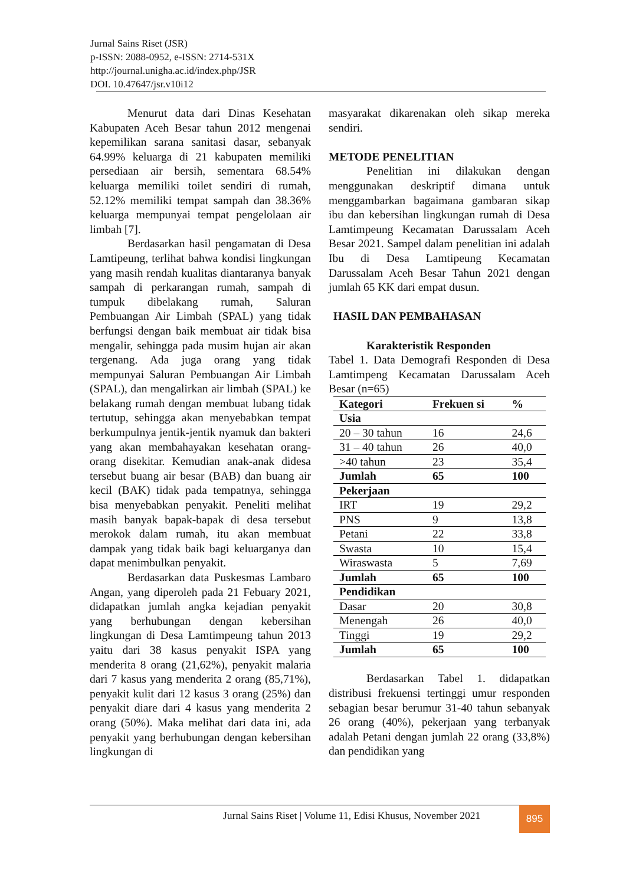Jurnal Sains Riset (JSR)
p-ISSN: 2088-0952, e-ISSN: 2714-531X
http://journal.unigha.ac.id/index.php/JSR
DOI. 10.47647/jsr.v10i12
Menurut data dari Dinas Kesehatan Kabupaten Aceh Besar tahun 2012 mengenai kepemilikan sarana sanitasi dasar, sebanyak 64.99% keluarga di 21 kabupaten memiliki persediaan air bersih, sementara 68.54% keluarga memiliki toilet sendiri di rumah, 52.12% memiliki tempat sampah dan 38.36% keluarga mempunyai tempat pengelolaan air limbah [7].
Berdasarkan hasil pengamatan di Desa Lamtipeung, terlihat bahwa kondisi lingkungan yang masih rendah kualitas diantaranya banyak sampah di perkarangan rumah, sampah di tumpuk dibelakang rumah, Saluran Pembuangan Air Limbah (SPAL) yang tidak berfungsi dengan baik membuat air tidak bisa mengalir, sehingga pada musim hujan air akan tergenang. Ada juga orang yang tidak mempunyai Saluran Pembuangan Air Limbah (SPAL), dan mengalirkan air limbah (SPAL) ke belakang rumah dengan membuat lubang tidak tertutup, sehingga akan menyebabkan tempat berkumpulnya jentik-jentik nyamuk dan bakteri yang akan membahayakan kesehatan orang-orang disekitar. Kemudian anak-anak didesa tersebut buang air besar (BAB) dan buang air kecil (BAK) tidak pada tempatnya, sehingga bisa menyebabkan penyakit. Peneliti melihat masih banyak bapak-bapak di desa tersebut merokok dalam rumah, itu akan membuat dampak yang tidak baik bagi keluarganya dan dapat menimbulkan penyakit.
Berdasarkan data Puskesmas Lambaro Angan, yang diperoleh pada 21 Febuary 2021, didapatkan jumlah angka kejadian penyakit yang berhubungan dengan kebersihan lingkungan di Desa Lamtimpeung tahun 2013 yaitu dari 38 kasus penyakit ISPA yang menderita 8 orang (21,62%), penyakit malaria dari 7 kasus yang menderita 2 orang (85,71%), penyakit kulit dari 12 kasus 3 orang (25%) dan penyakit diare dari 4 kasus yang menderita 2 orang (50%). Maka melihat dari data ini, ada penyakit yang berhubungan dengan kebersihan lingkungan di
masyarakat dikarenakan oleh sikap mereka sendiri.
METODE PENELITIAN
Penelitian ini dilakukan dengan menggunakan deskriptif dimana untuk menggambarkan bagaimana gambaran sikap ibu dan kebersihan lingkungan rumah di Desa Lamtimpeung Kecamatan Darussalam Aceh Besar 2021. Sampel dalam penelitian ini adalah Ibu di Desa Lamtipeung Kecamatan Darussalam Aceh Besar Tahun 2021 dengan jumlah 65 KK dari empat dusun.
HASIL DAN PEMBAHASAN
Karakteristik Responden
Tabel 1. Data Demografi Responden di Desa Lamtimpeng Kecamatan Darussalam Aceh Besar (n=65)
| Kategori | Frekuen si | % |
| --- | --- | --- |
| Usia | | |
| 20 – 30 tahun | 16 | 24,6 |
| 31 – 40 tahun | 26 | 40,0 |
| >40 tahun | 23 | 35,4 |
| Jumlah | 65 | 100 |
| Pekerjaan | | |
| IRT | 19 | 29,2 |
| PNS | 9 | 13,8 |
| Petani | 22 | 33,8 |
| Swasta | 10 | 15,4 |
| Wiraswasta | 5 | 7,69 |
| Jumlah | 65 | 100 |
| Pendidikan | | |
| Dasar | 20 | 30,8 |
| Menengah | 26 | 40,0 |
| Tinggi | 19 | 29,2 |
| Jumlah | 65 | 100 |
Berdasarkan Tabel 1. didapatkan distribusi frekuensi tertinggi umur responden sebagian besar berumur 31-40 tahun sebanyak 26 orang (40%), pekerjaan yang terbanyak adalah Petani dengan jumlah 22 orang (33,8%) dan pendidikan yang
Jurnal Sains Riset | Volume 11, Edisi Khusus, November 2021
895